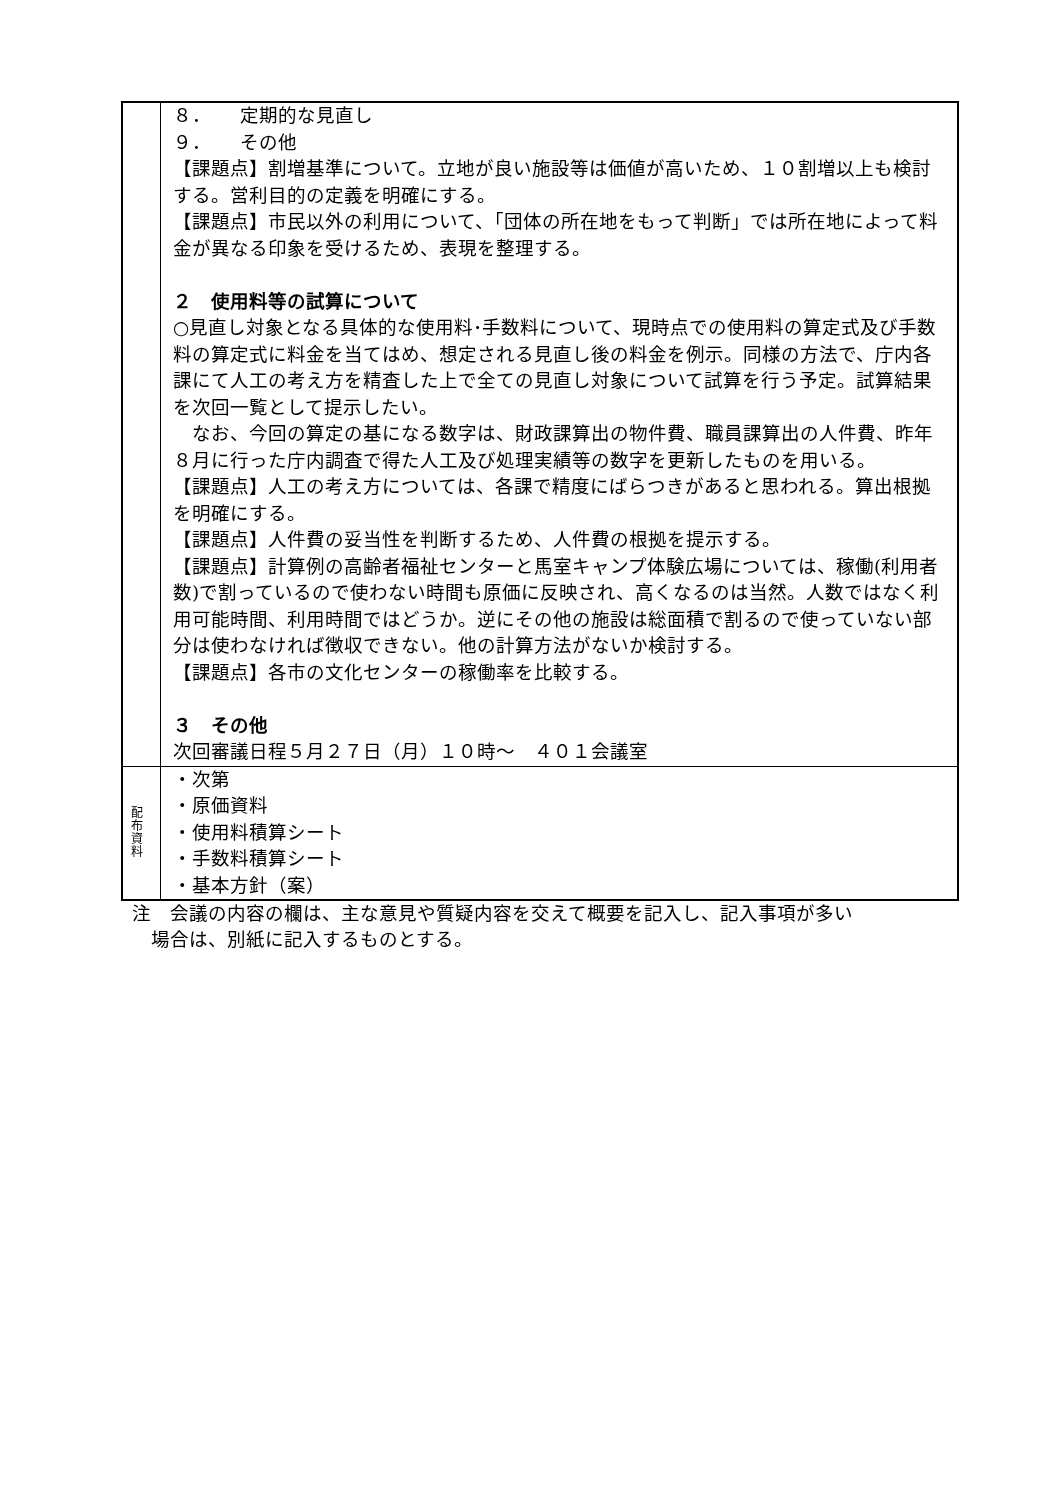| | ８． 定期的な見直し ９． その他 【課題点】割増基準について。立地が良い施設等は価値が高いため、１０割増以上も検討する。営利目的の定義を明確にする。 【課題点】市民以外の利用について、「団体の所在地をもって判断」では所在地によって料金が異なる印象を受けるため、表現を整理する。 ２ 使用料等の試算について ○見直し対象となる具体的な使用料･手数料について、現時点での使用料の算定式及び手数料の算定式に料金を当てはめ、想定される見直し後の料金を例示。同様の方法で、庁内各課にて人工の考え方を精査した上で全ての見直し対象について試算を行う予定。試算結果を次回一覧として提示したい。 なお、今回の算定の基になる数字は、財政課算出の物件費、職員課算出の人件費、昨年８月に行った庁内調査で得た人工及び処理実績等の数字を更新したものを用いる。 【課題点】人工の考え方については、各課で精度にばらつきがあると思われる。算出根拠を明確にする。 【課題点】人件費の妥当性を判断するため、人件費の根拠を提示する。 【課題点】計算例の高齢者福祉センターと馬室キャンプ体験広場については、稼働(利用者数)で割っているので使わない時間も原価に反映され、高くなるのは当然。人数ではなく利用可能時間、利用時間ではどうか。逆にその他の施設は総面積で割るので使っていない部分は使わなければ徴収できない。他の計算方法がないか検討する。 【課題点】各市の文化センターの稼働率を比較する。 ３ その他 次回審議日程５月２７日（月）１０時～ ４０１会議室 |
| 配 布 資 料 | ・次第 ・原価資料 ・使用料積算シート ・手数料積算シート ・基本方針（案） |
注　会議の内容の欄は、主な意見や質疑内容を交えて概要を記入し、記入事項が多い
　場合は、別紙に記入するものとする。